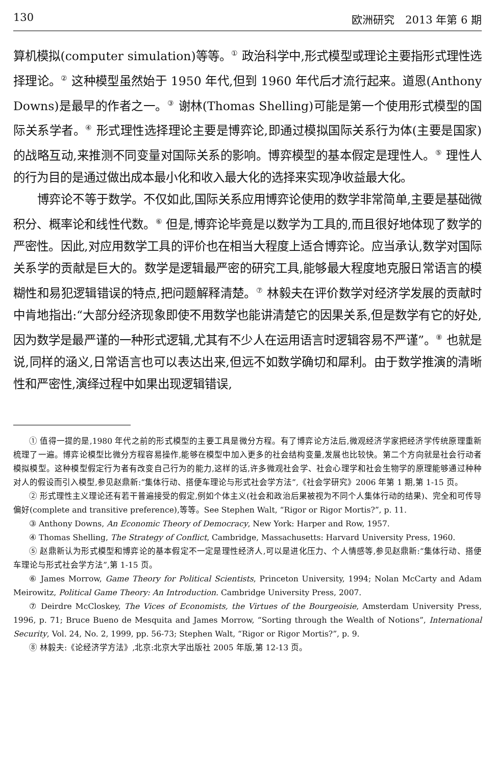130 欧洲研究　2013 年第 6 期
算机模拟(computer simulation)等等。<sup>①</sup> 政治科学中,形式模型或理论主要指形式理性选择理论。<sup>②</sup> 这种模型虽然始于 1950 年代,但到 1960 年代后才流行起来。道恩(Anthony Downs)是最早的作者之一。<sup>③</sup> 谢林(Thomas Shelling)可能是第一个使用形式模型的国际关系学者。<sup>④</sup> 形式理性选择理论主要是博弈论,即通过模拟国际关系行为体(主要是国家)的战略互动,来推测不同变量对国际关系的影响。博弈模型的基本假定是理性人。<sup>⑤</sup> 理性人的行为目的是通过做出成本最小化和收入最大化的选择来实现净收益最大化。
博弈论不等于数学。不仅如此,国际关系应用博弈论使用的数学非常简单,主要是基础微积分、概率论和线性代数。<sup>⑥</sup> 但是,博弈论毕竟是以数学为工具的,而且很好地体现了数学的严密性。因此,对应用数学工具的评价也在相当大程度上适合博弈论。应当承认,数学对国际关系学的贡献是巨大的。数学是逻辑最严密的研究工具,能够最大程度地克服日常语言的模糊性和易犯逻辑错误的特点,把问题解释清楚。<sup>⑦</sup> 林毅夫在评价数学对经济学发展的贡献时中肯地指出:“大部分经济现象即使不用数学也能讲清楚它的因果关系,但是数学有它的好处,因为数学是最严谨的一种形式逻辑,尤其有不少人在运用语言时逻辑容易不严谨”。<sup>⑧</sup> 也就是说,同样的涵义,日常语言也可以表达出来,但远不如数学确切和犀利。由于数学推演的清晰性和严密性,演绎过程中如果出现逻辑错误,
① 值得一提的是,1980 年代之前的形式模型的主要工具是微分方程。有了博弈论方法后,微观经济学家把经济学传统原理重新梳理了一遍。博弈论模型比微分方程容易操作,能够在模型中加入更多的社会结构变量,发展也比较快。第二个方向就是社会行动者模拟模型。这种模型假定行为者有改变自己行为的能力,这样的话,许多微观社会学、社会心理学和社会生物学的原理能够通过种种对人的假设而引入模型,参见赵鼎新:“集体行动、搭便车理论与形式社会学方法”,《社会学研究》2006 年第 1 期,第 1-15 页。
② 形式理性主义理论还有若干普遍接受的假定,例如个体主义(社会和政治后果被视为不同个人集体行动的结果)、完全和可传导偏好(complete and transitive preference),等等。See Stephen Walt, “Rigor or Rigor Mortis?”, p. 11.
③ Anthony Downs, An Economic Theory of Democracy, New York: Harper and Row, 1957.
④ Thomas Shelling, The Strategy of Conflict, Cambridge, Massachusetts: Harvard University Press, 1960.
⑤ 赵鼎新认为形式模型和博弈论的基本假定不一定是理性经济人,可以是进化压力、个人情感等,参见赵鼎新:“集体行动、搭便车理论与形式社会学方法”,第 1-15 页。
⑥ James Morrow, Game Theory for Political Scientists, Princeton University, 1994; Nolan McCarty and Adam Meirowitz, Political Game Theory: An Introduction. Cambridge University Press, 2007.
⑦ Deirdre McCloskey, The Vices of Economists, the Virtues of the Bourgeoisie, Amsterdam University Press, 1996, p. 71; Bruce Bueno de Mesquita and James Morrow, “Sorting through the Wealth of Notions”, International Security, Vol. 24, No. 2, 1999, pp. 56-73; Stephen Walt, “Rigor or Rigor Mortis?”, p. 9.
⑧ 林毅夫:《论经济学方法》,北京:北京大学出版社 2005 年版,第 12-13 页。